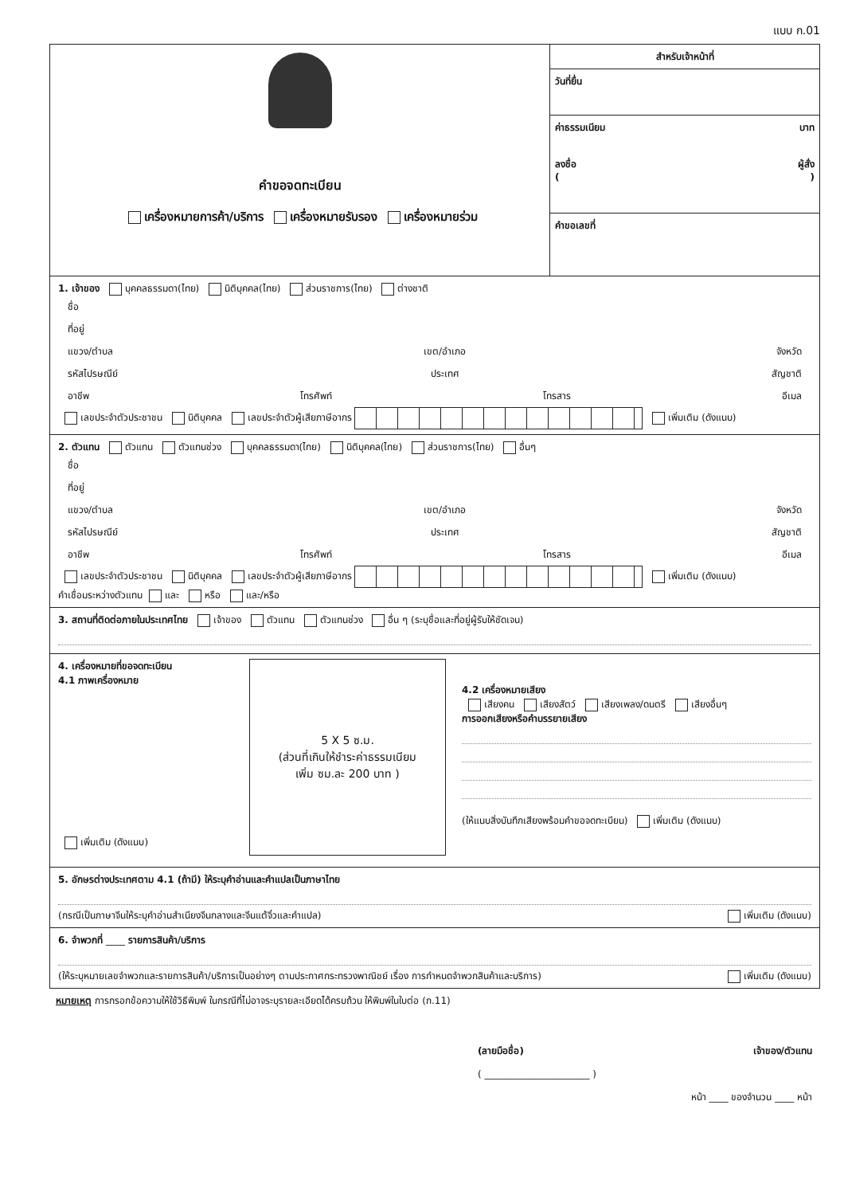แบบ ก.01
คำขอจดทะเบียน
เครื่องหมายการค้า/บริการ เครื่องหมายรับรอง เครื่องหมายร่วม
สำหรับเจ้าหน้าที่
วันที่ยื่น
ค่าธรรมเนียม บาท
ลงชื่อ ผู้สั่ง
( )
คำขอเลขที่
1. เจ้าของ บุคคลธรรมดา(ไทย) นิติบุคคล(ไทย) ส่วนราชการ(ไทย) ต่างชาติ
ชื่อ
ที่อยู่
แขวง/ตำบล เขต/อำเภอ จังหวัด
รหัสไปรษณีย์ ประเทศ สัญชาติ
อาชีพ โทรศัพท์ โทรสาร อีเมล
เลขประจำตัวประชาชน นิติบุคคล เลขประจำตัวผู้เสียภาษีอากร เพิ่มเติม (ดังแนบ)
2. ตัวแทน ตัวแทน ตัวแทนช่วง บุคคลธรรมดา(ไทย) นิติบุคคล(ไทย) ส่วนราชการ(ไทย) อื่นๆ
ชื่อ
ที่อยู่
แขวง/ตำบล เขต/อำเภอ จังหวัด
รหัสไปรษณีย์ ประเทศ สัญชาติ
อาชีพ โทรศัพท์ โทรสาร อีเมล
เลขประจำตัวประชาชน นิติบุคคล เลขประจำตัวผู้เสียภาษีอากร เพิ่มเติม (ดังแนบ)
คำเชื่อมระหว่างตัวแทน และ หรือ และ/หรือ
3. สถานที่ติดต่อภายในประเทศไทย เจ้าของ ตัวแทน ตัวแทนช่วง อื่น ๆ (ระบุชื่อและที่อยู่ผู้รับให้ชัดเจน)
4. เครื่องหมายที่ขอจดทะเบียน
4.1 ภาพเครื่องหมาย
เพิ่มเติม (ดังแนบ)
5 X 5 ซ.ม.
(ส่วนที่เกินให้ชำระค่าธรรมเนียม
เพิ่ม ซม.ละ 200 บาท )
4.2 เครื่องหมายเสียง
เสียงคน เสียงสัตว์ เสียงเพลง/ดนตรี เสียงอื่นๆ
การออกเสียงหรือคำบรรยายเสียง
(ให้แนบสิ่งบันทึกเสียงพร้อมคำขอจดทะเบียน) เพิ่มเติม (ดังแนบ)
5. อักษรต่างประเทศตาม 4.1 (ถ้ามี) ให้ระบุคำอ่านและคำแปลเป็นภาษาไทย
(กรณีเป็นภาษาจีนให้ระบุคำอ่านสำเนียงจีนกลางและจีนแต้จิ๋วและคำแปล) เพิ่มเติม (ดังแนบ)
6. จำพวกที่ ____ รายการสินค้า/บริการ
(ให้ระบุหมายเลขจำพวกและรายการสินค้า/บริการเป็นอย่างๆ ตามประกาศกระทรวงพาณิชย์ เรื่อง การกำหนดจำพวกสินค้าและบริการ) เพิ่มเติม (ดังแนบ)
หมายเหตุ การกรอกข้อความให้ใช้วิธีพิมพ์ ในกรณีที่ไม่อาจระบุรายละเอียดได้ครบถ้วน ให้พิมพ์ในใบต่อ (ก.11)
(ลายมือชื่อ) เจ้าของ/ตัวแทน
( ______________________ )
หน้า ____ ของจำนวน ____ หน้า